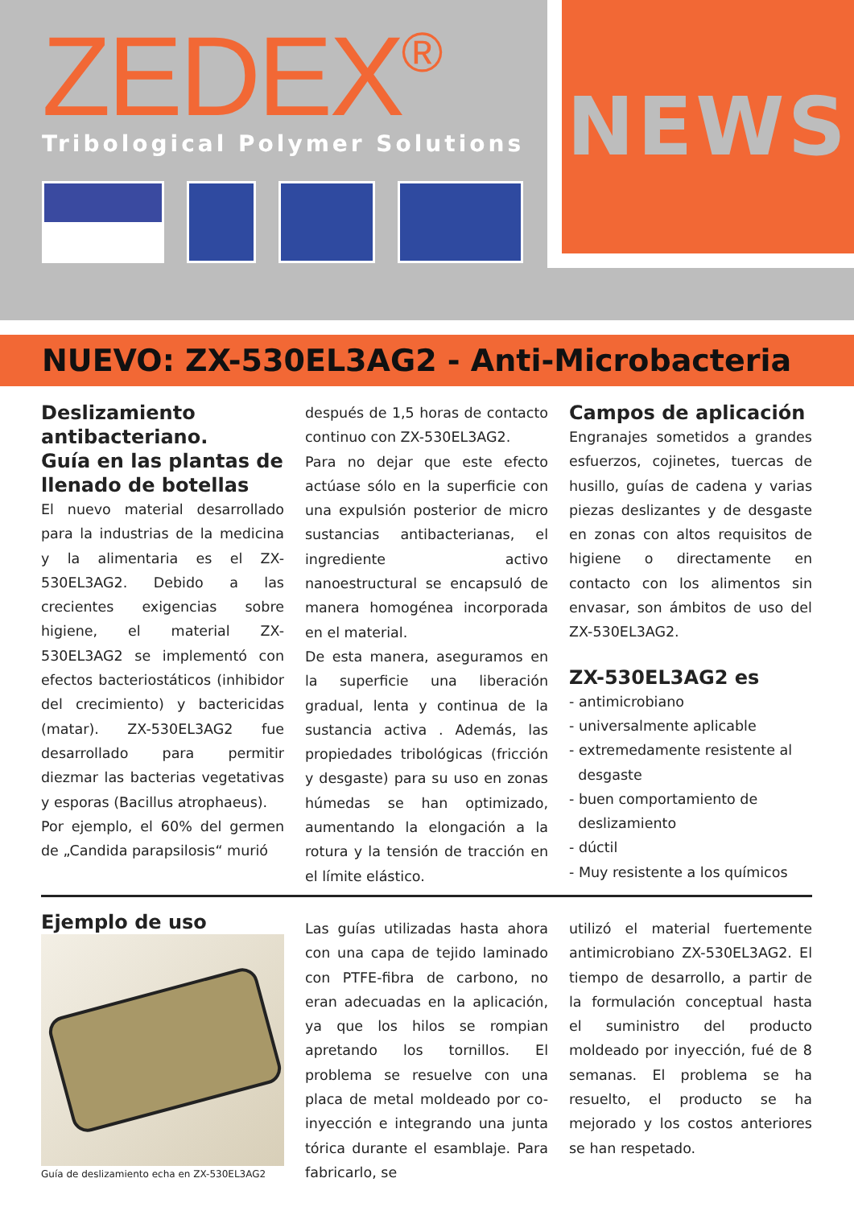ZEDEX<sup>®</sup>
Tribological Polymer Solutions
NEWS
NUEVO: ZX-530EL3AG2 - Anti-Microbacteria
Deslizamiento antibacteriano.
Guía en las plantas de llenado de botellas
El nuevo material desarrollado para la industrias de la medicina y la alimentaria es el ZX-530EL3AG2. Debido a las crecientes exigencias sobre higiene, el material ZX-530EL3AG2 se implementó con efectos bacteriostáticos (inhibidor del crecimiento) y bactericidas (matar). ZX-530EL3AG2 fue desarrollado para permitir diezmar las bacterias vegetativas y esporas (Bacillus atrophaeus).
Por ejemplo, el 60% del germen de „Candida parapsilosis“ murió
después de 1,5 horas de contacto continuo con ZX-530EL3AG2.
Para no dejar que este efecto actúase sólo en la superficie con una expulsión posterior de micro sustancias antibacterianas, el ingrediente activo nanoestructural se encapsuló de manera homogénea incorporada en el material.
De esta manera, aseguramos en la superficie una liberación gradual, lenta y continua de la sustancia activa . Además, las propiedades tribológicas (fricción y desgaste) para su uso en zonas húmedas se han optimizado, aumentando la elongación a la rotura y la tensión de tracción en el límite elástico.
Campos de aplicación
Engranajes sometidos a grandes esfuerzos, cojinetes, tuercas de husillo, guías de cadena y varias piezas deslizantes y de desgaste en zonas con altos requisitos de higiene o directamente en contacto con los alimentos sin envasar, son ámbitos de uso del ZX-530EL3AG2.
ZX-530EL3AG2 es
- antimicrobiano
- universalmente aplicable
- extremedamente resistente al
desgaste
- buen comportamiento de
deslizamiento
- dúctil
- Muy resistente a los químicos
Ejemplo de uso
Guía de deslizamiento echa en ZX-530EL3AG2
Las guías utilizadas hasta ahora con una capa de tejido laminado con PTFE-fibra de carbono, no eran adecuadas en la aplicación, ya que los hilos se rompian apretando los tornillos. El problema se resuelve con una placa de metal moldeado por co-inyección e integrando una junta tórica durante el esamblaje. Para fabricarlo, se
utilizó el material fuertemente antimicrobiano ZX-530EL3AG2. El tiempo de desarrollo, a partir de la formulación conceptual hasta el suministro del producto moldeado por inyección, fué de 8 semanas. El problema se ha resuelto, el producto se ha mejorado y los costos anteriores se han respetado.